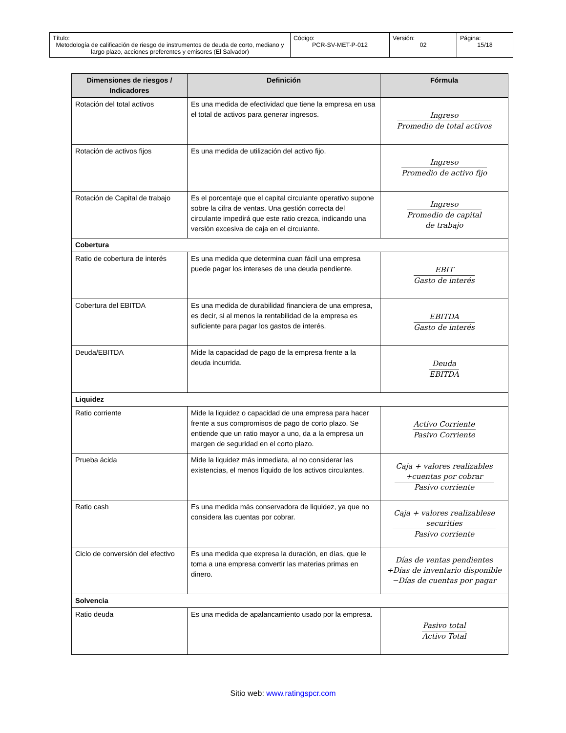| Título: Metodología de calificación de riesgo de instrumentos de deuda de corto, mediano y largo plazo, acciones preferentes y emisores (El Salvador) | Código: PCR-SV-MET-P-012 | Versión: 02 | Página: 15/18 |
| Dimensiones de riesgos / Indicadores | Definición | Fórmula |
| --- | --- | --- |
| Rotación del total activos | Es una medida de efectividad que tiene la empresa en usa el total de activos para generar ingresos. | Ingreso Promedio de total activos |
| Rotación de activos fijos | Es una medida de utilización del activo fijo. | Ingreso Promedio de activo fijo |
| Rotación de Capital de trabajo | Es el porcentaje que el capital circulante operativo supone sobre la cifra de ventas. Una gestión correcta del circulante impedirá que este ratio crezca, indicando una versión excesiva de caja en el circulante. | Ingreso Promedio de capital de trabajo |
| Cobertura | | |
| Ratio de cobertura de interés | Es una medida que determina cuan fácil una empresa puede pagar los intereses de una deuda pendiente. | EBIT Gasto de interés |
| Cobertura del EBITDA | Es una medida de durabilidad financiera de una empresa, es decir, si al menos la rentabilidad de la empresa es suficiente para pagar los gastos de interés. | EBITDA Gasto de interés |
| Deuda/EBITDA | Mide la capacidad de pago de la empresa frente a la deuda incurrida. | Deuda EBITDA |
| Liquidez | | |
| Ratio corriente | Mide la liquidez o capacidad de una empresa para hacer frente a sus compromisos de pago de corto plazo. Se entiende que un ratio mayor a uno, da a la empresa un margen de seguridad en el corto plazo. | Activo Corriente Pasivo Corriente |
| Prueba ácida | Mide la liquidez más inmediata, al no considerar las existencias, el menos líquido de los activos circulantes. | Caja + valores realizables +cuentas por cobrar Pasivo corriente |
| Ratio cash | Es una medida más conservadora de liquidez, ya que no considera las cuentas por cobrar. | Caja + valores realizablese securities Pasivo corriente |
| Ciclo de conversión del efectivo | Es una medida que expresa la duración, en días, que le toma a una empresa convertir las materias primas en dinero. | Días de ventas pendientes +Días de inventario disponible −Días de cuentas por pagar |
| Solvencia | | |
| Ratio deuda | Es una medida de apalancamiento usado por la empresa. | Pasivo total Activo Total |
Sitio web: www.ratingspcr.com